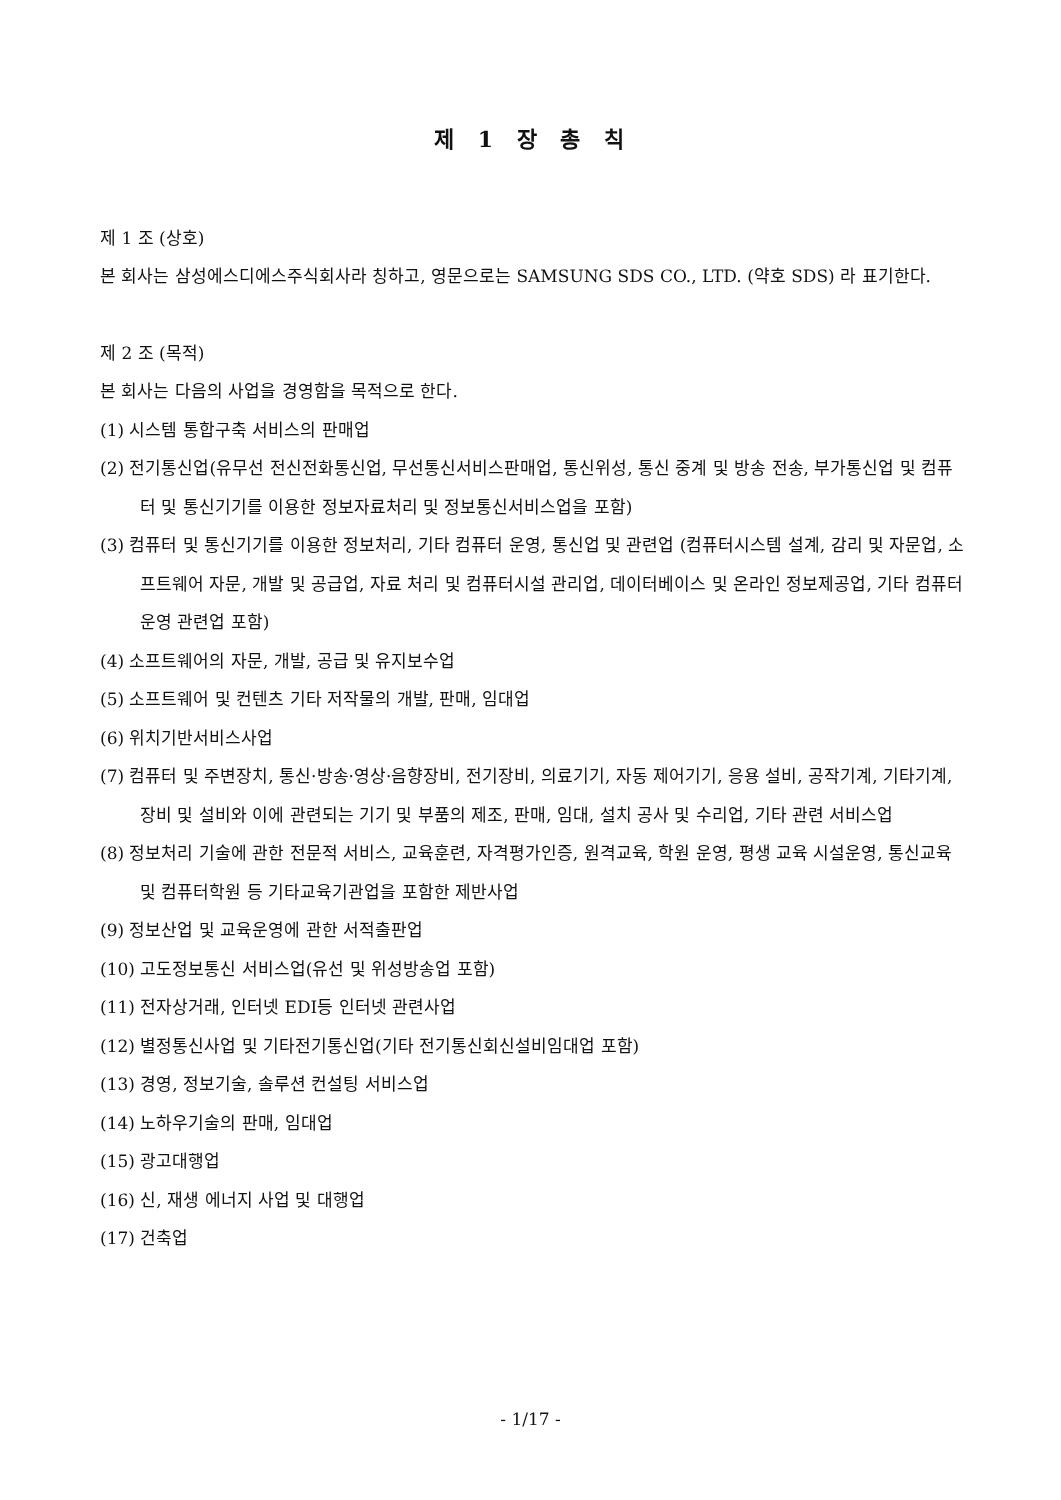제 1 장 총 칙
제 1 조 (상호)
본 회사는 삼성에스디에스주식회사라 칭하고, 영문으로는 SAMSUNG SDS CO., LTD. (약호 SDS) 라 표기한다.
제 2 조 (목적)
본 회사는 다음의 사업을 경영함을 목적으로 한다.
(1) 시스템 통합구축 서비스의 판매업
(2) 전기통신업(유무선 전신전화통신업, 무선통신서비스판매업, 통신위성, 통신 중계 및 방송 전송, 부가통신업 및 컴퓨터 및 통신기기를 이용한 정보자료처리 및 정보통신서비스업을 포함)
(3) 컴퓨터 및 통신기기를 이용한 정보처리, 기타 컴퓨터 운영, 통신업 및 관련업 (컴퓨터시스템 설계, 감리 및 자문업, 소프트웨어 자문, 개발 및 공급업, 자료 처리 및 컴퓨터시설 관리업, 데이터베이스 및 온라인 정보제공업, 기타 컴퓨터 운영 관련업 포함)
(4) 소프트웨어의 자문, 개발, 공급 및 유지보수업
(5) 소프트웨어 및 컨텐츠 기타 저작물의 개발, 판매, 임대업
(6) 위치기반서비스사업
(7) 컴퓨터 및 주변장치, 통신·방송·영상·음향장비, 전기장비, 의료기기, 자동 제어기기, 응용 설비, 공작기계, 기타기계, 장비 및 설비와 이에 관련되는 기기 및 부품의 제조, 판매, 임대, 설치 공사 및 수리업, 기타 관련 서비스업
(8) 정보처리 기술에 관한 전문적 서비스, 교육훈련, 자격평가인증, 원격교육, 학원 운영, 평생 교육 시설운영, 통신교육 및 컴퓨터학원 등 기타교육기관업을 포함한 제반사업
(9) 정보산업 및 교육운영에 관한 서적출판업
(10) 고도정보통신 서비스업(유선 및 위성방송업 포함)
(11) 전자상거래, 인터넷 EDI등 인터넷 관련사업
(12) 별정통신사업 및 기타전기통신업(기타 전기통신회신설비임대업 포함)
(13) 경영, 정보기술, 솔루션 컨설팅 서비스업
(14) 노하우기술의 판매, 임대업
(15) 광고대행업
(16) 신, 재생 에너지 사업 및 대행업
(17) 건축업
- 1/17 -